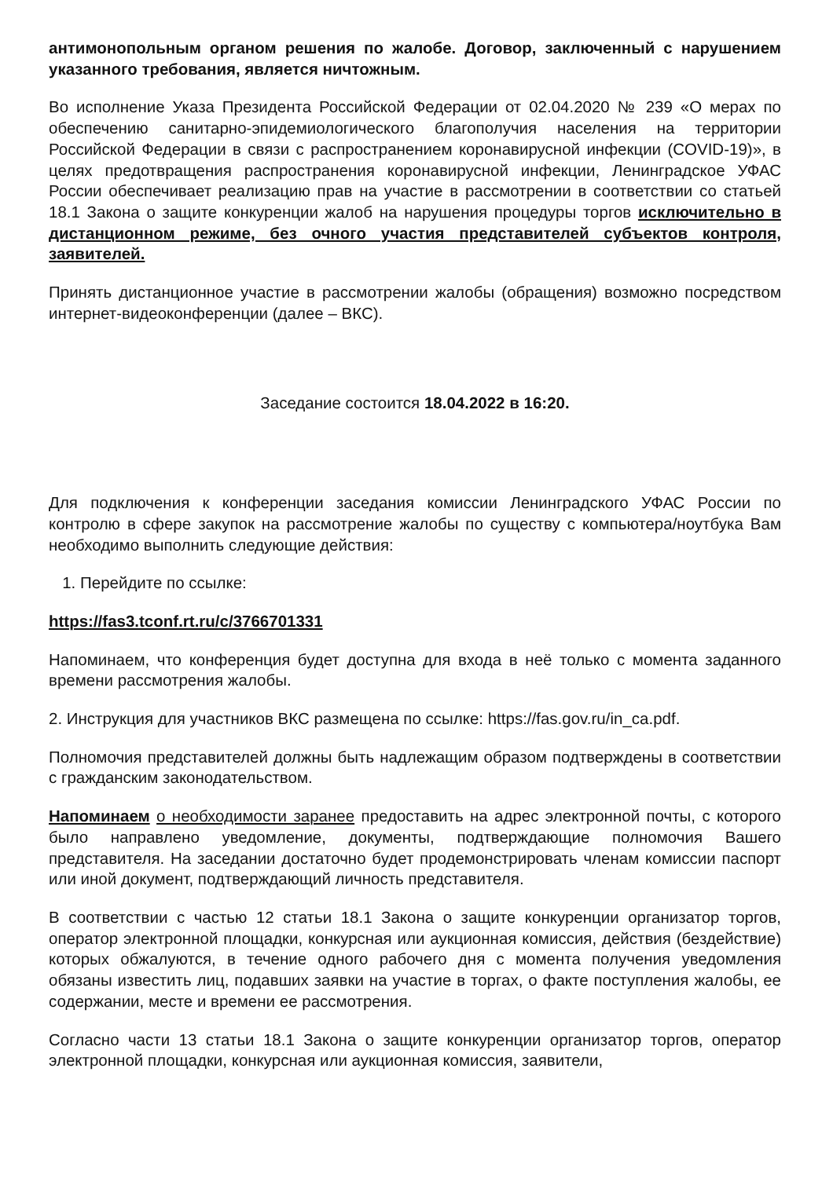антимонопольным органом решения по жалобе. Договор, заключенный с нарушением указанного требования, является ничтожным.
Во исполнение Указа Президента Российской Федерации от 02.04.2020 № 239 «О мерах по обеспечению санитарно-эпидемиологического благополучия населения на территории Российской Федерации в связи с распространением коронавирусной инфекции (COVID-19)», в целях предотвращения распространения коронавирусной инфекции, Ленинградское УФАС России обеспечивает реализацию прав на участие в рассмотрении в соответствии со статьей 18.1 Закона о защите конкуренции жалоб на нарушения процедуры торгов исключительно в дистанционном режиме, без очного участия представителей субъектов контроля, заявителей.
Принять дистанционное участие в рассмотрении жалобы (обращения) возможно посредством интернет-видеоконференции (далее – ВКС).
Заседание состоится 18.04.2022 в 16:20.
Для подключения к конференции заседания комиссии Ленинградского УФАС России по контролю в сфере закупок на рассмотрение жалобы по существу с компьютера/ноутбука Вам необходимо выполнить следующие действия:
1. Перейдите по ссылке:
https://fas3.tconf.rt.ru/c/3766701331
Напоминаем, что конференция будет доступна для входа в неё только с момента заданного времени рассмотрения жалобы.
2. Инструкция для участников ВКС размещена по ссылке: https://fas.gov.ru/in_ca.pdf.
Полномочия представителей должны быть надлежащим образом подтверждены в соответствии с гражданским законодательством.
Напоминаем о необходимости заранее предоставить на адрес электронной почты, с которого было направлено уведомление, документы, подтверждающие полномочия Вашего представителя. На заседании достаточно будет продемонстрировать членам комиссии паспорт или иной документ, подтверждающий личность представителя.
В соответствии с частью 12 статьи 18.1 Закона о защите конкуренции организатор торгов, оператор электронной площадки, конкурсная или аукционная комиссия, действия (бездействие) которых обжалуются, в течение одного рабочего дня с момента получения уведомления обязаны известить лиц, подавших заявки на участие в торгах, о факте поступления жалобы, ее содержании, месте и времени ее рассмотрения.
Согласно части 13 статьи 18.1 Закона о защите конкуренции организатор торгов, оператор электронной площадки, конкурсная или аукционная комиссия, заявители,